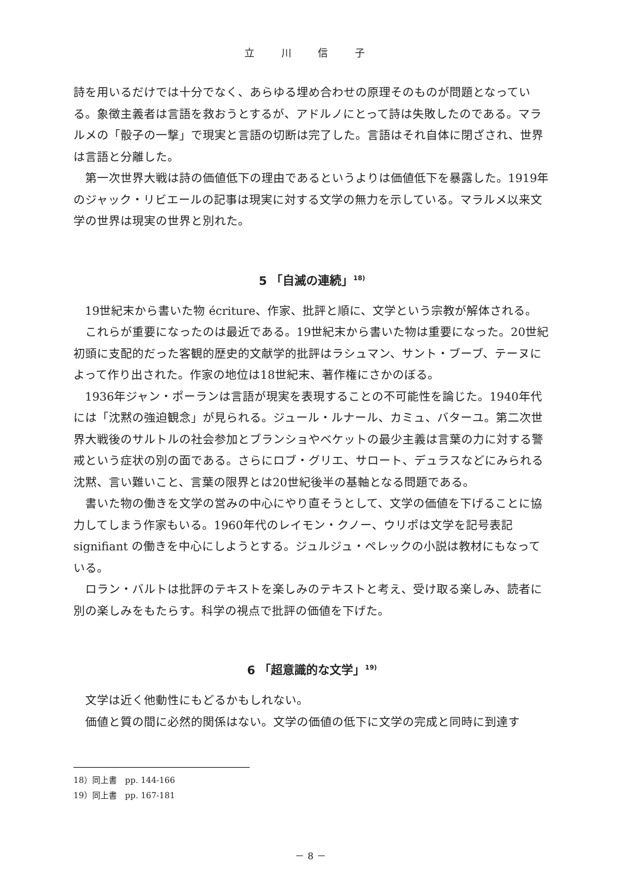立 川 信 子
詩を用いるだけでは十分でなく、あらゆる埋め合わせの原理そのものが問題となっている。象徴主義者は言語を救おうとするが、アドルノにとって詩は失敗したのである。マラルメの「骰子の一撃」で現実と言語の切断は完了した。言語はそれ自体に閉ざされ、世界は言語と分離した。
第一次世界大戦は詩の価値低下の理由であるというよりは価値低下を暴露した。1919年のジャック・リビエールの記事は現実に対する文学の無力を示している。マラルメ以来文学の世界は現実の世界と別れた。
5 「自滅の連続」<sup>18)</sup>
19世紀末から書いた物 écriture、作家、批評と順に、文学という宗教が解体される。
これらが重要になったのは最近である。19世紀末から書いた物は重要になった。20世紀初頭に支配的だった客観的歴史的文献学的批評はラシュマン、サント・ブーブ、テーヌによって作り出された。作家の地位は18世紀末、著作権にさかのぼる。
1936年ジャン・ポーランは言語が現実を表現することの不可能性を論じた。1940年代には「沈黙の強迫観念」が見られる。ジュール・ルナール、カミュ、バターユ。第二次世界大戦後のサルトルの社会参加とブランショやベケットの最少主義は言葉の力に対する警戒という症状の別の面である。さらにロブ・グリエ、サロート、デュラスなどにみられる沈黙、言い難いこと、言葉の限界とは20世紀後半の基軸となる問題である。
書いた物の働きを文学の営みの中心にやり直そうとして、文学の価値を下げることに協力してしまう作家もいる。1960年代のレイモン・クノー、ウリポは文学を記号表記 signifiant の働きを中心にしようとする。ジュルジュ・ペレックの小説は教材にもなっている。
ロラン・バルトは批評のテキストを楽しみのテキストと考え、受け取る楽しみ、読者に別の楽しみをもたらす。科学の視点で批評の価値を下げた。
6 「超意識的な文学」<sup>19)</sup>
文学は近く他動性にもどるかもしれない。
価値と質の間に必然的関係はない。文学の価値の低下に文学の完成と同時に到達す
18）同上書　pp. 144-166
19）同上書　pp. 167-181
－ 8 －